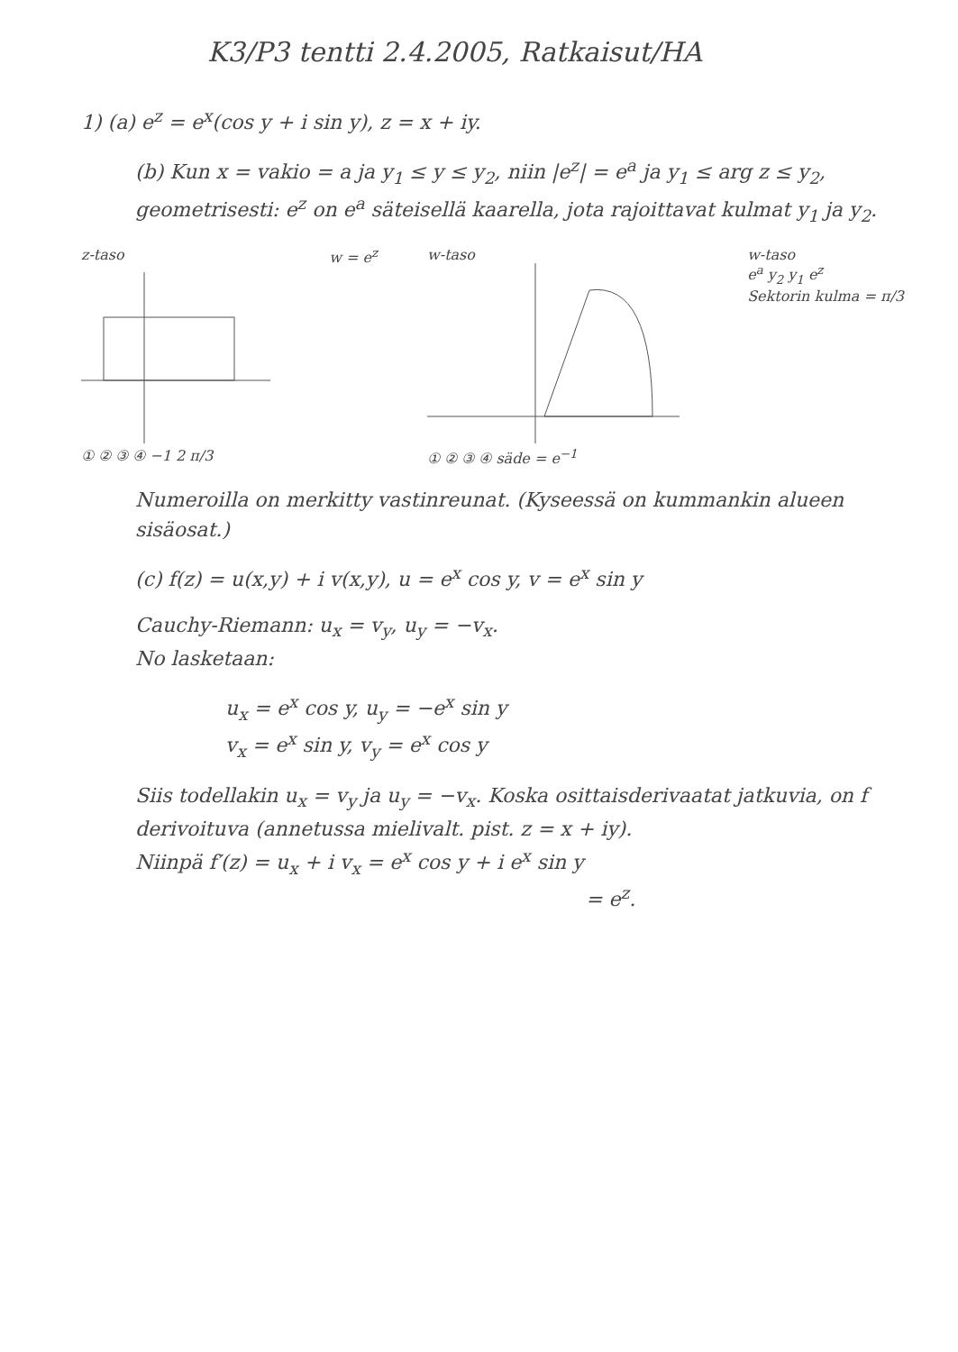K3/P3 tentti 2.4.2005, Ratkaisut/HA
1) (a) e<sup>z</sup> = e<sup>x</sup>(cos y + i sin y), z = x + iy.
(b) Kun x = vakio = a ja y<sub>1</sub> ≤ y ≤ y<sub>2</sub>, niin |e<sup>z</sup>| = e<sup>a</sup> ja y<sub>1</sub> ≤ arg z ≤ y<sub>2</sub>, geometrisesti: e<sup>z</sup> on e<sup>a</sup> säteisellä kaarella, jota rajoittavat kulmat y<sub>1</sub> ja y<sub>2</sub>.
z-taso
① ② ③ ④ −1 2 π/3
w = e<sup>z</sup> w-taso
① ② ③ ④ säde = e<sup>−1</sup>
w-taso
e<sup>a</sup> y<sub>2</sub> y<sub>1</sub> e<sup>z</sup>
Sektorin kulma = π/3
Numeroilla on merkitty vastinreunat. (Kyseessä on kummankin alueen sisäosat.)
(c) f(z) = u(x,y) + i v(x,y), u = e<sup>x</sup> cos y, v = e<sup>x</sup> sin y
Cauchy-Riemann: u<sub>x</sub> = v<sub>y</sub>, u<sub>y</sub> = −v<sub>x</sub>.
No lasketaan:
u<sub>x</sub> = e<sup>x</sup> cos y, u<sub>y</sub> = −e<sup>x</sup> sin y
v<sub>x</sub> = e<sup>x</sup> sin y, v<sub>y</sub> = e<sup>x</sup> cos y
Siis todellakin u<sub>x</sub> = v<sub>y</sub> ja u<sub>y</sub> = −v<sub>x</sub>. Koska osittaisderivaatat jatkuvia, on f derivoituva (annetussa mielivalt. pist. z = x + iy).
Niinpä f′(z) = u<sub>x</sub> + i v<sub>x</sub> = e<sup>x</sup> cos y + i e<sup>x</sup> sin y
= e<sup>z</sup>.